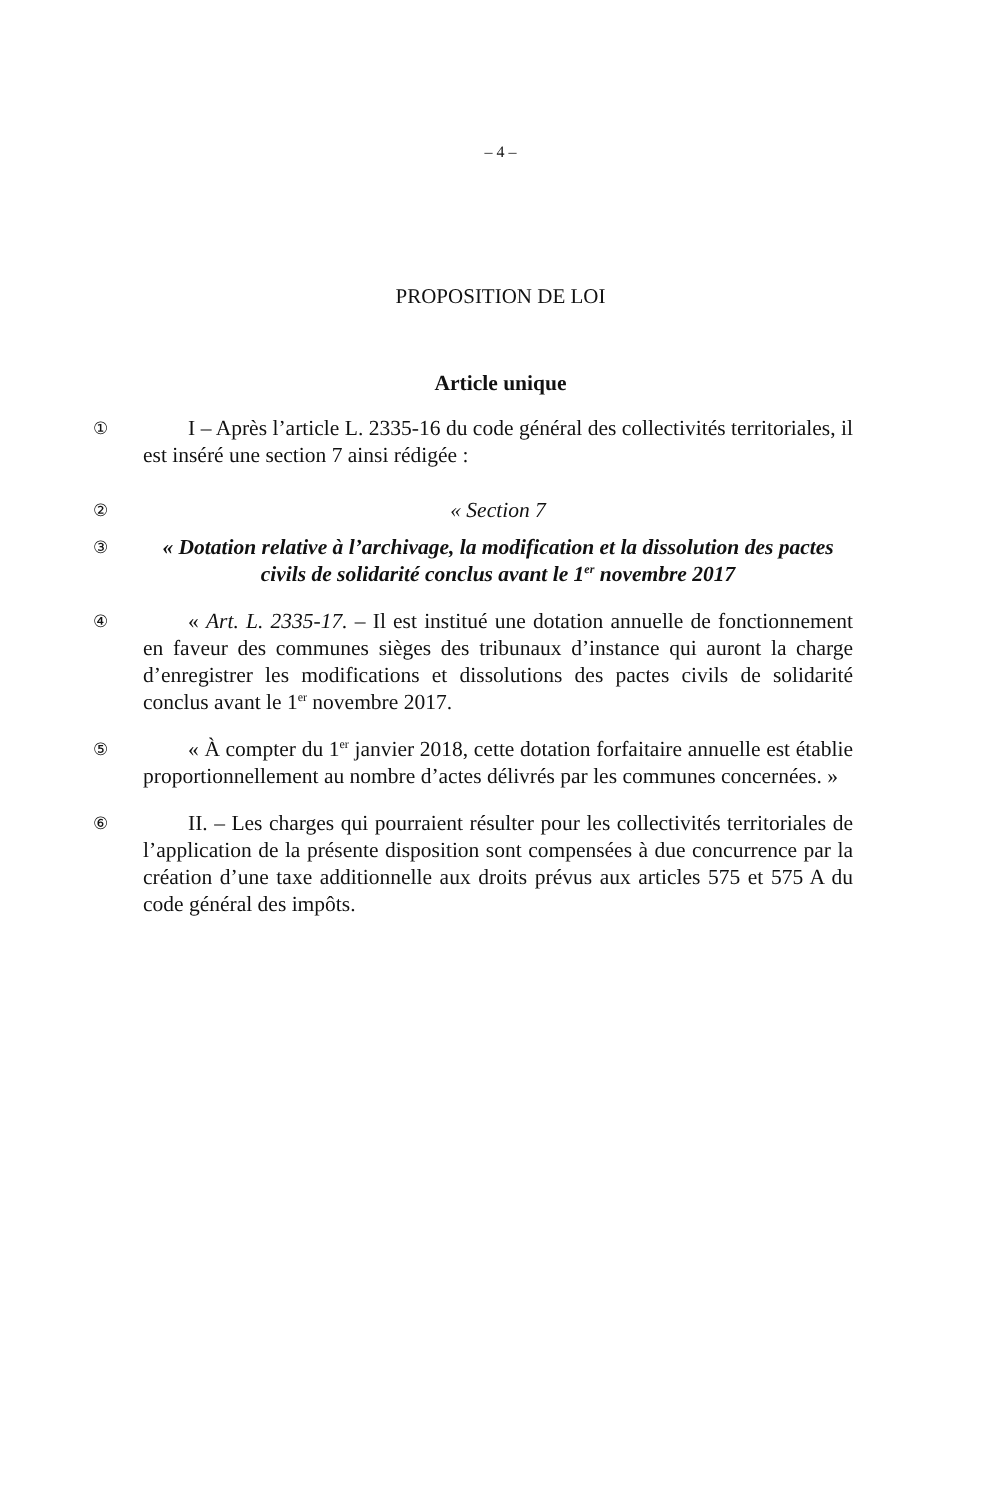– 4 –
PROPOSITION DE LOI
Article unique
①
I – Après l’article L. 2335-16 du code général des collectivités territoriales, il est inséré une section 7 ainsi rédigée :
②
« Section 7
③
« Dotation relative à l’archivage, la modification et la dissolution des pactes civils de solidarité conclus avant le 1<sup>er</sup> novembre 2017
④
« Art. L. 2335-17. – Il est institué une dotation annuelle de fonctionnement en faveur des communes sièges des tribunaux d’instance qui auront la charge d’enregistrer les modifications et dissolutions des pactes civils de solidarité conclus avant le 1<sup>er</sup> novembre 2017.
⑤
« À compter du 1<sup>er</sup> janvier 2018, cette dotation forfaitaire annuelle est établie proportionnellement au nombre d’actes délivrés par les communes concernées. »
⑥
II. – Les charges qui pourraient résulter pour les collectivités territoriales de l’application de la présente disposition sont compensées à due concurrence par la création d’une taxe additionnelle aux droits prévus aux articles 575 et 575 A du code général des impôts.